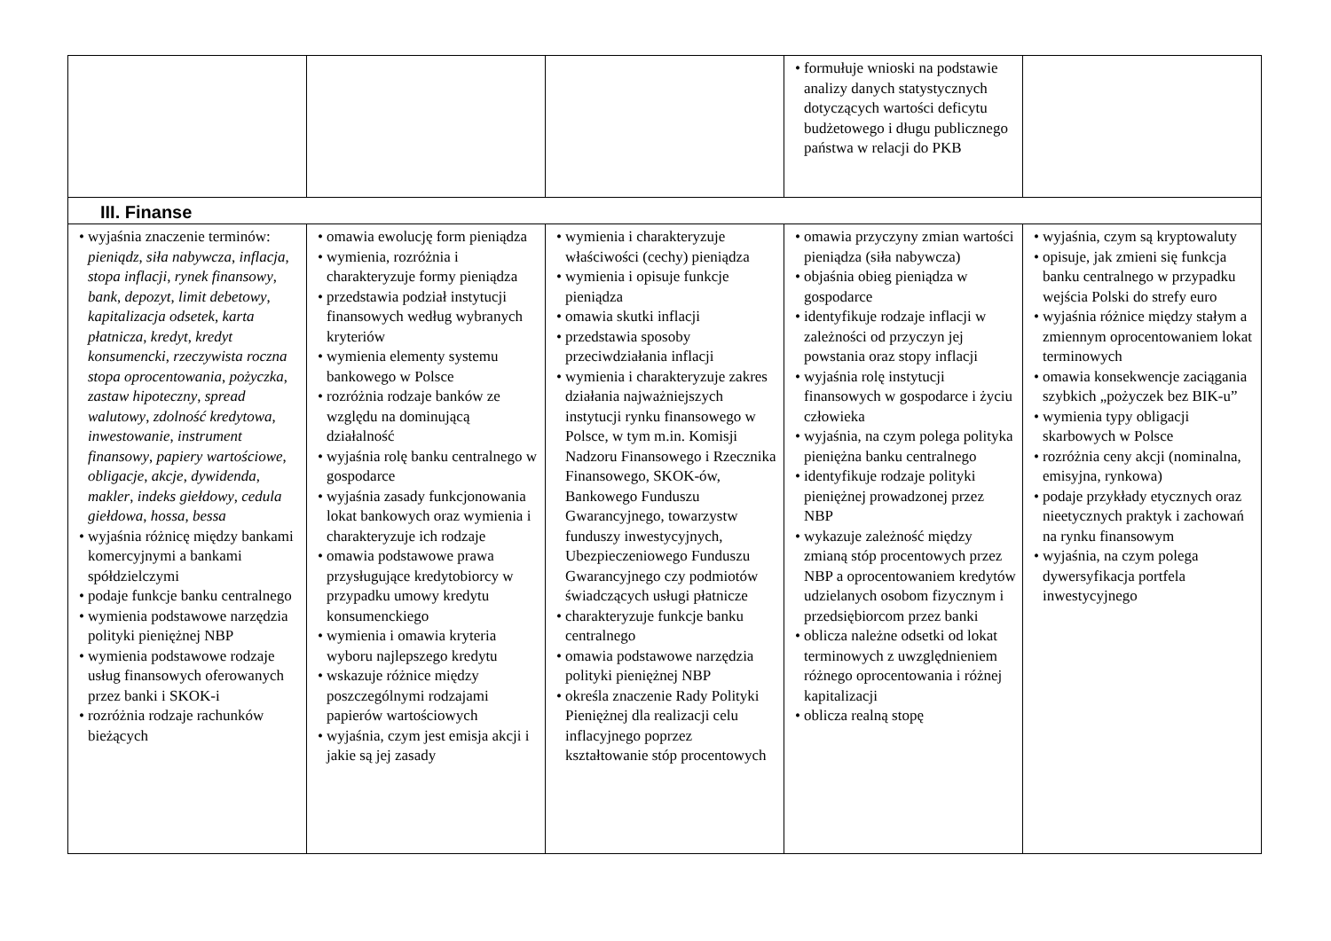| | | | • formułuje wnioski na podstawie analizy danych statystycznych dotyczących wartości deficytu budżetowego i długu publicznego państwa w relacji do PKB | |
| III. Finanse | | | | |
| • wyjaśnia znaczenie terminów: pieniądz , siła nabywcza , inflacja , stopa inflacji , rynek finansowy , bank , depozyt , limit debetowy , kapitalizacja odsetek , karta płatnicza , kredyt , kredyt konsumencki , rzeczywista roczna stopa oprocentowania , pożyczka , zastaw hipoteczny , spread walutowy , zdolność kredytowa , inwestowanie , instrument finansowy , papiery wartościowe , obligacje , akcje , dywidenda , makler , indeks giełdowy , cedula giełdowa , hossa , bessa • wyjaśnia różnicę między bankami komercyjnymi a bankami spółdzielczymi • podaje funkcje banku centralnego • wymienia podstawowe narzędzia polityki pieniężnej NBP • wymienia podstawowe rodzaje usług finansowych oferowanych przez banki i SKOK-i • rozróżnia rodzaje rachunków bieżących | • omawia ewolucję form pieniądza • wymienia, rozróżnia i charakteryzuje formy pieniądza • przedstawia podział instytucji finansowych według wybranych kryteriów • wymienia elementy systemu bankowego w Polsce • rozróżnia rodzaje banków ze względu na dominującą działalność • wyjaśnia rolę banku centralnego w gospodarce • wyjaśnia zasady funkcjonowania lokat bankowych oraz wymienia i charakteryzuje ich rodzaje • omawia podstawowe prawa przysługujące kredytobiorcy w przypadku umowy kredytu konsumenckiego • wymienia i omawia kryteria wyboru najlepszego kredytu • wskazuje różnice między poszczególnymi rodzajami papierów wartościowych • wyjaśnia, czym jest emisja akcji i jakie są jej zasady | • wymienia i charakteryzuje właściwości (cechy) pieniądza • wymienia i opisuje funkcje pieniądza • omawia skutki inflacji • przedstawia sposoby przeciwdziałania inflacji • wymienia i charakteryzuje zakres działania najważniejszych instytucji rynku finansowego w Polsce, w tym m.in. Komisji Nadzoru Finansowego i Rzecznika Finansowego, SKOK-ów, Bankowego Funduszu Gwarancyjnego, towarzystw funduszy inwestycyjnych, Ubezpieczeniowego Funduszu Gwarancyjnego czy podmiotów świadczących usługi płatnicze • charakteryzuje funkcje banku centralnego • omawia podstawowe narzędzia polityki pieniężnej NBP • określa znaczenie Rady Polityki Pieniężnej dla realizacji celu inflacyjnego poprzez kształtowanie stóp procentowych | • omawia przyczyny zmian wartości pieniądza (siła nabywcza) • objaśnia obieg pieniądza w gospodarce • identyfikuje rodzaje inflacji w zależności od przyczyn jej powstania oraz stopy inflacji • wyjaśnia rolę instytucji finansowych w gospodarce i życiu człowieka • wyjaśnia, na czym polega polityka pieniężna banku centralnego • identyfikuje rodzaje polityki pieniężnej prowadzonej przez NBP • wykazuje zależność między zmianą stóp procentowych przez NBP a oprocentowaniem kredytów udzielanych osobom fizycznym i przedsiębiorcom przez banki • oblicza należne odsetki od lokat terminowych z uwzględnieniem różnego oprocentowania i różnej kapitalizacji • oblicza realną stopę | • wyjaśnia, czym są kryptowaluty • opisuje, jak zmieni się funkcja banku centralnego w przypadku wejścia Polski do strefy euro • wyjaśnia różnice między stałym a zmiennym oprocentowaniem lokat terminowych • omawia konsekwencje zaciągania szybkich „pożyczek bez BIK-u” • wymienia typy obligacji skarbowych w Polsce • rozróżnia ceny akcji (nominalna, emisyjna, rynkowa) • podaje przykłady etycznych oraz nieetycznych praktyk i zachowań na rynku finansowym • wyjaśnia, na czym polega dywersyfikacja portfela inwestycyjnego |